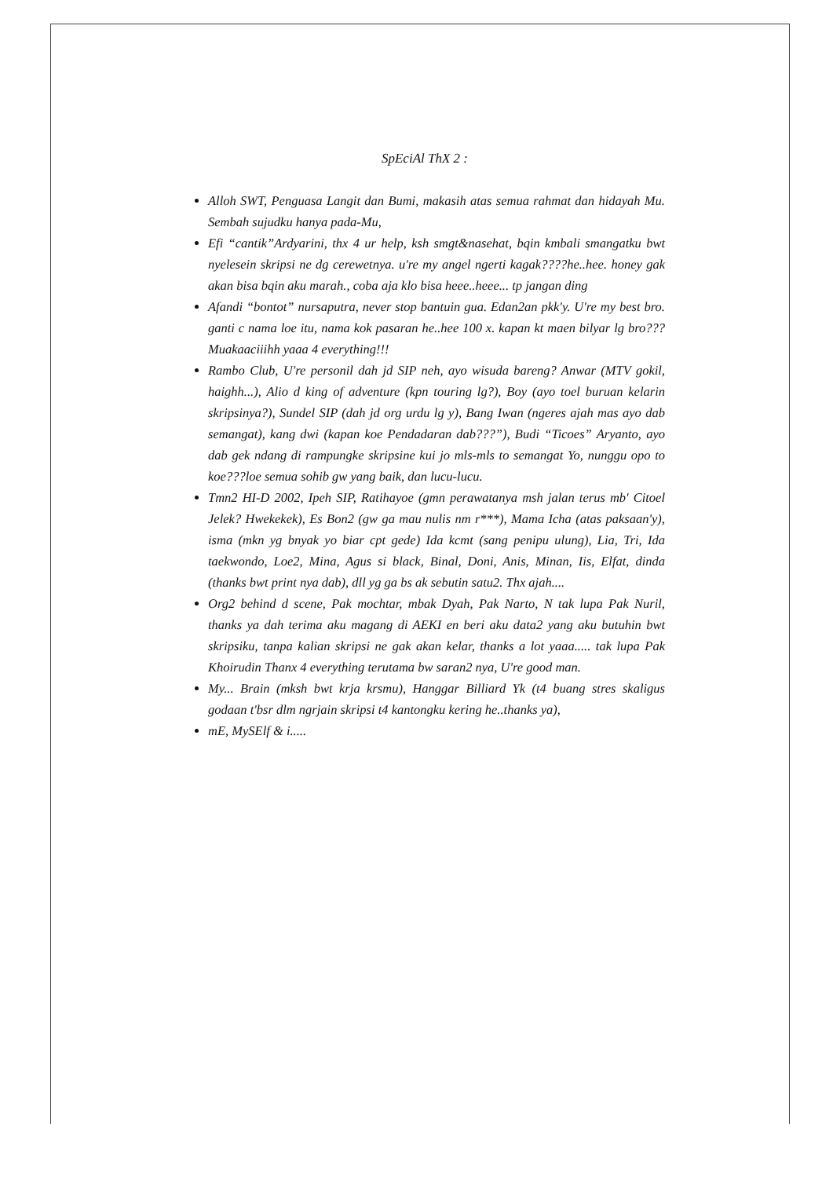SpEciAl ThX 2 :
Alloh SWT, Penguasa Langit dan Bumi, makasih atas semua rahmat dan hidayah Mu. Sembah sujudku hanya pada-Mu,
Efi “cantik”Ardyarini, thx 4 ur help, ksh smgt&nasehat, bqin kmbali smangatku bwt nyelesein skripsi ne dg cerewetnya. u're my angel ngerti kagak????he..hee. honey gak akan bisa bqin aku marah., coba aja klo bisa heee..heee... tp jangan ding
Afandi “bontot” nursaputra, never stop bantuin gua. Edan2an pkk'y. U're my best bro. ganti c nama loe itu, nama kok pasaran he..hee 100 x. kapan kt maen bilyar lg bro??? Muakaaciiihh yaaa 4 everything!!!
Rambo Club, U're personil dah jd SIP neh, ayo wisuda bareng? Anwar (MTV gokil, haighh...), Alio d king of adventure (kpn touring lg?), Boy (ayo toel buruan kelarin skripsinya?), Sundel SIP (dah jd org urdu lg y), Bang Iwan (ngeres ajah mas ayo dab semangat), kang dwi (kapan koe Pendadaran dab???”), Budi “Ticoes” Aryanto, ayo dab gek ndang di rampungke skripsine kui jo mls-mls to semangat Yo, nunggu opo to koe???loe semua sohib gw yang baik, dan lucu-lucu.
Tmn2 HI-D 2002, Ipeh SIP, Ratihayoe (gmn perawatanya msh jalan terus mb' Citoel Jelek? Hwekekek), Es Bon2 (gw ga mau nulis nm r***), Mama Icha (atas paksaan'y), isma (mkn yg bnyak yo biar cpt gede) Ida kcmt (sang penipu ulung), Lia, Tri, Ida taekwondo, Loe2, Mina, Agus si black, Binal, Doni, Anis, Minan, Iis, Elfat, dinda (thanks bwt print nya dab), dll yg ga bs ak sebutin satu2. Thx ajah....
Org2 behind d scene, Pak mochtar, mbak Dyah, Pak Narto, N tak lupa Pak Nuril, thanks ya dah terima aku magang di AEKI en beri aku data2 yang aku butuhin bwt skripsiku, tanpa kalian skripsi ne gak akan kelar, thanks a lot yaaa..... tak lupa Pak Khoirudin Thanx 4 everything terutama bw saran2 nya, U're good man.
My... Brain (mksh bwt krja krsmu), Hanggar Billiard Yk (t4 buang stres skaligus godaan t'bsr dlm ngrjain skripsi t4 kantongku kering he..thanks ya),
mE, MySElf & i.....